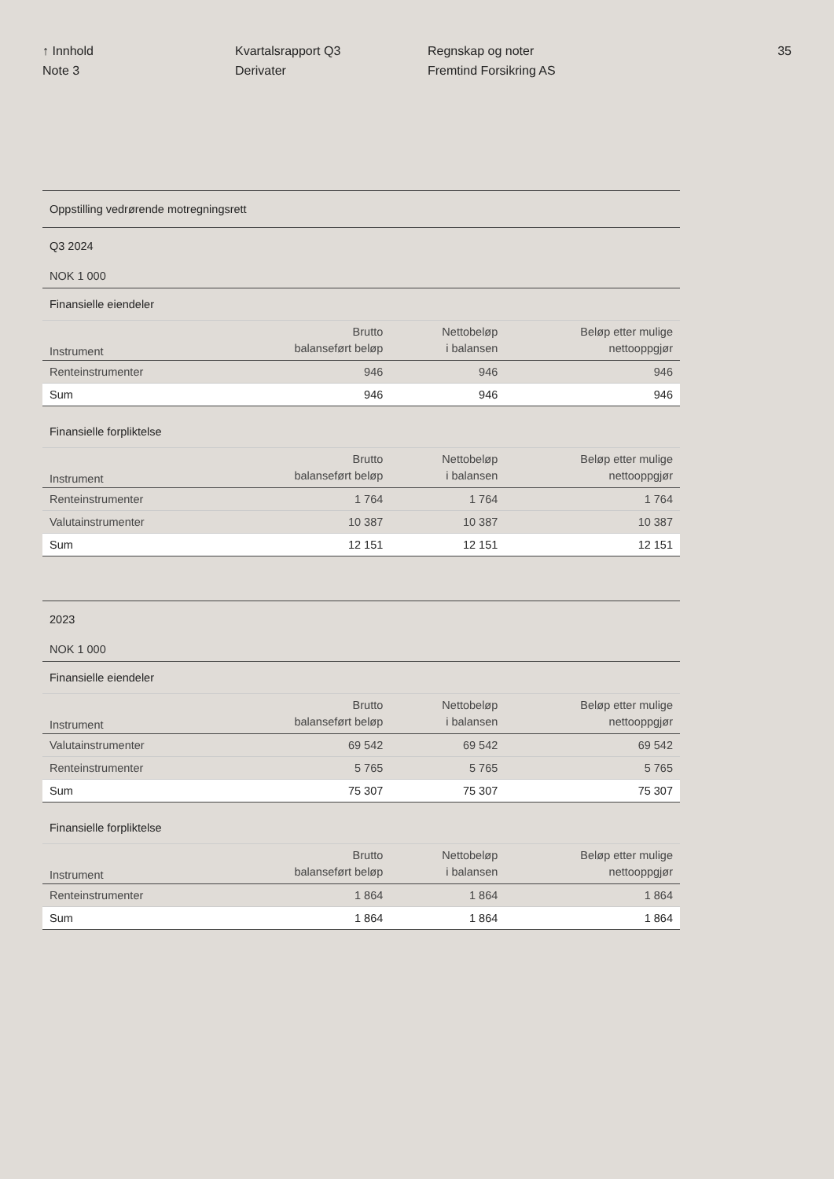↑ Innhold
Note 3
Kvartalsrapport Q3
Derivater
Regnskap og noter
Fremtind Forsikring AS
35
| Oppstilling vedrørende motregningsrett | | | |
| Q3 2024 | | | |
| NOK 1 000 | | | |
| Finansielle eiendeler | | | |
| Instrument | Brutto balanseført beløp | Nettobeløp i balansen | Beløp etter mulige nettooppgjør |
| Renteinstrumenter | 946 | 946 | 946 |
| Sum | 946 | 946 | 946 |
| Finansielle forpliktelse | | | |
| Instrument | Brutto balanseført beløp | Nettobeløp i balansen | Beløp etter mulige nettooppgjør |
| Renteinstrumenter | 1 764 | 1 764 | 1 764 |
| Valutainstrumenter | 10 387 | 10 387 | 10 387 |
| Sum | 12 151 | 12 151 | 12 151 |
| 2023 | | | |
| NOK 1 000 | | | |
| Finansielle eiendeler | | | |
| Instrument | Brutto balanseført beløp | Nettobeløp i balansen | Beløp etter mulige nettooppgjør |
| Valutainstrumenter | 69 542 | 69 542 | 69 542 |
| Renteinstrumenter | 5 765 | 5 765 | 5 765 |
| Sum | 75 307 | 75 307 | 75 307 |
| Finansielle forpliktelse | | | |
| Instrument | Brutto balanseført beløp | Nettobeløp i balansen | Beløp etter mulige nettooppgjør |
| Renteinstrumenter | 1 864 | 1 864 | 1 864 |
| Sum | 1 864 | 1 864 | 1 864 |